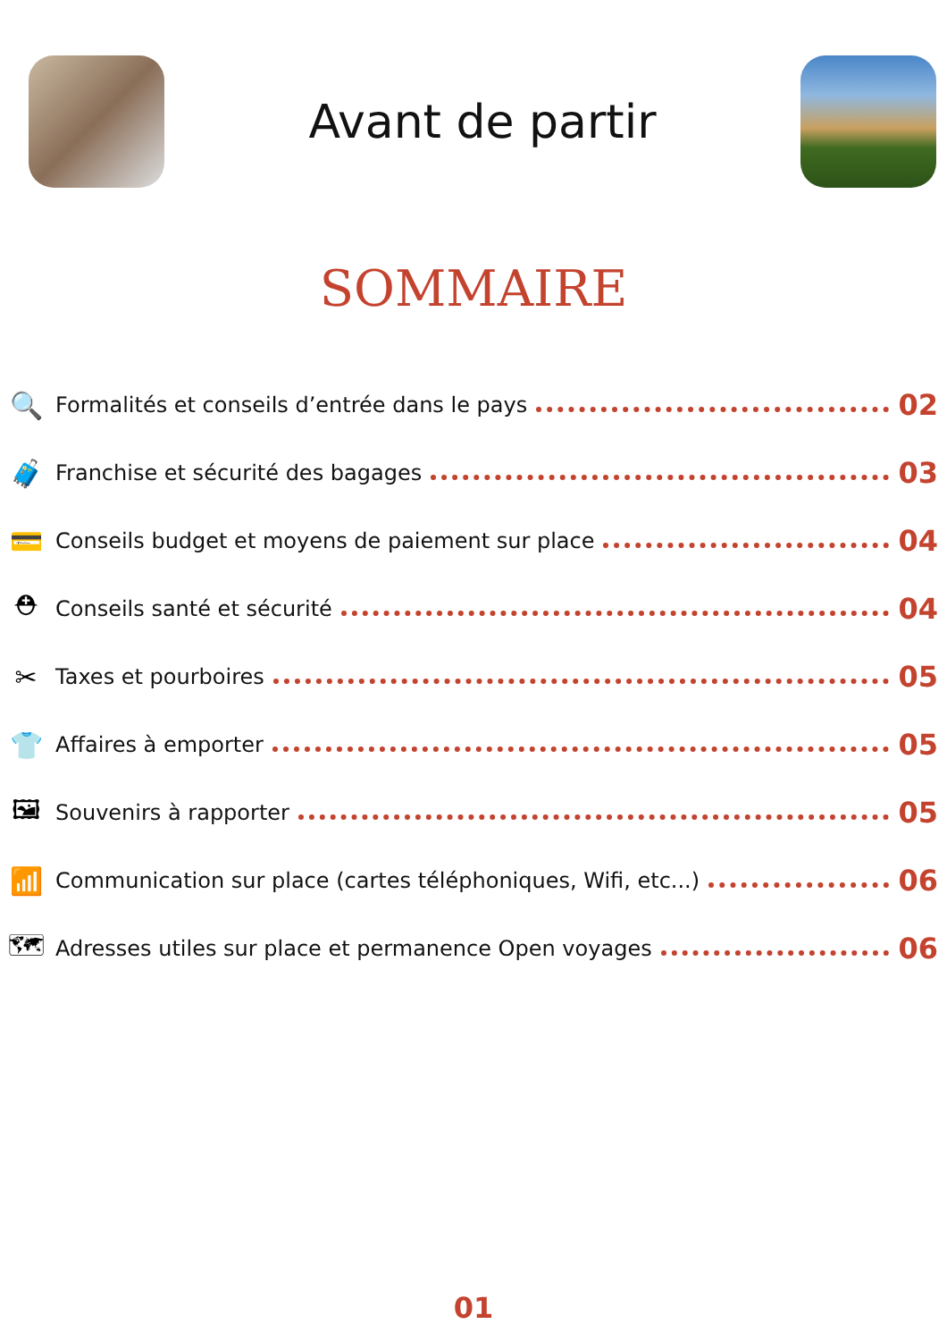Avant de partir
SOMMAIRE
🔍
Formalités et conseils d’entrée dans le pays 02
🧳
Franchise et sécurité des bagages 03
💳
Conseils budget et moyens de paiement sur place 04
⛑
Conseils santé et sécurité 04
✂
Taxes et pourboires 05
👕
Affaires à emporter 05
🖼
Souvenirs à rapporter 05
📶
Communication sur place (cartes téléphoniques, Wifi, etc...) 06
🗺
Adresses utiles sur place et permanence Open voyages 06
01